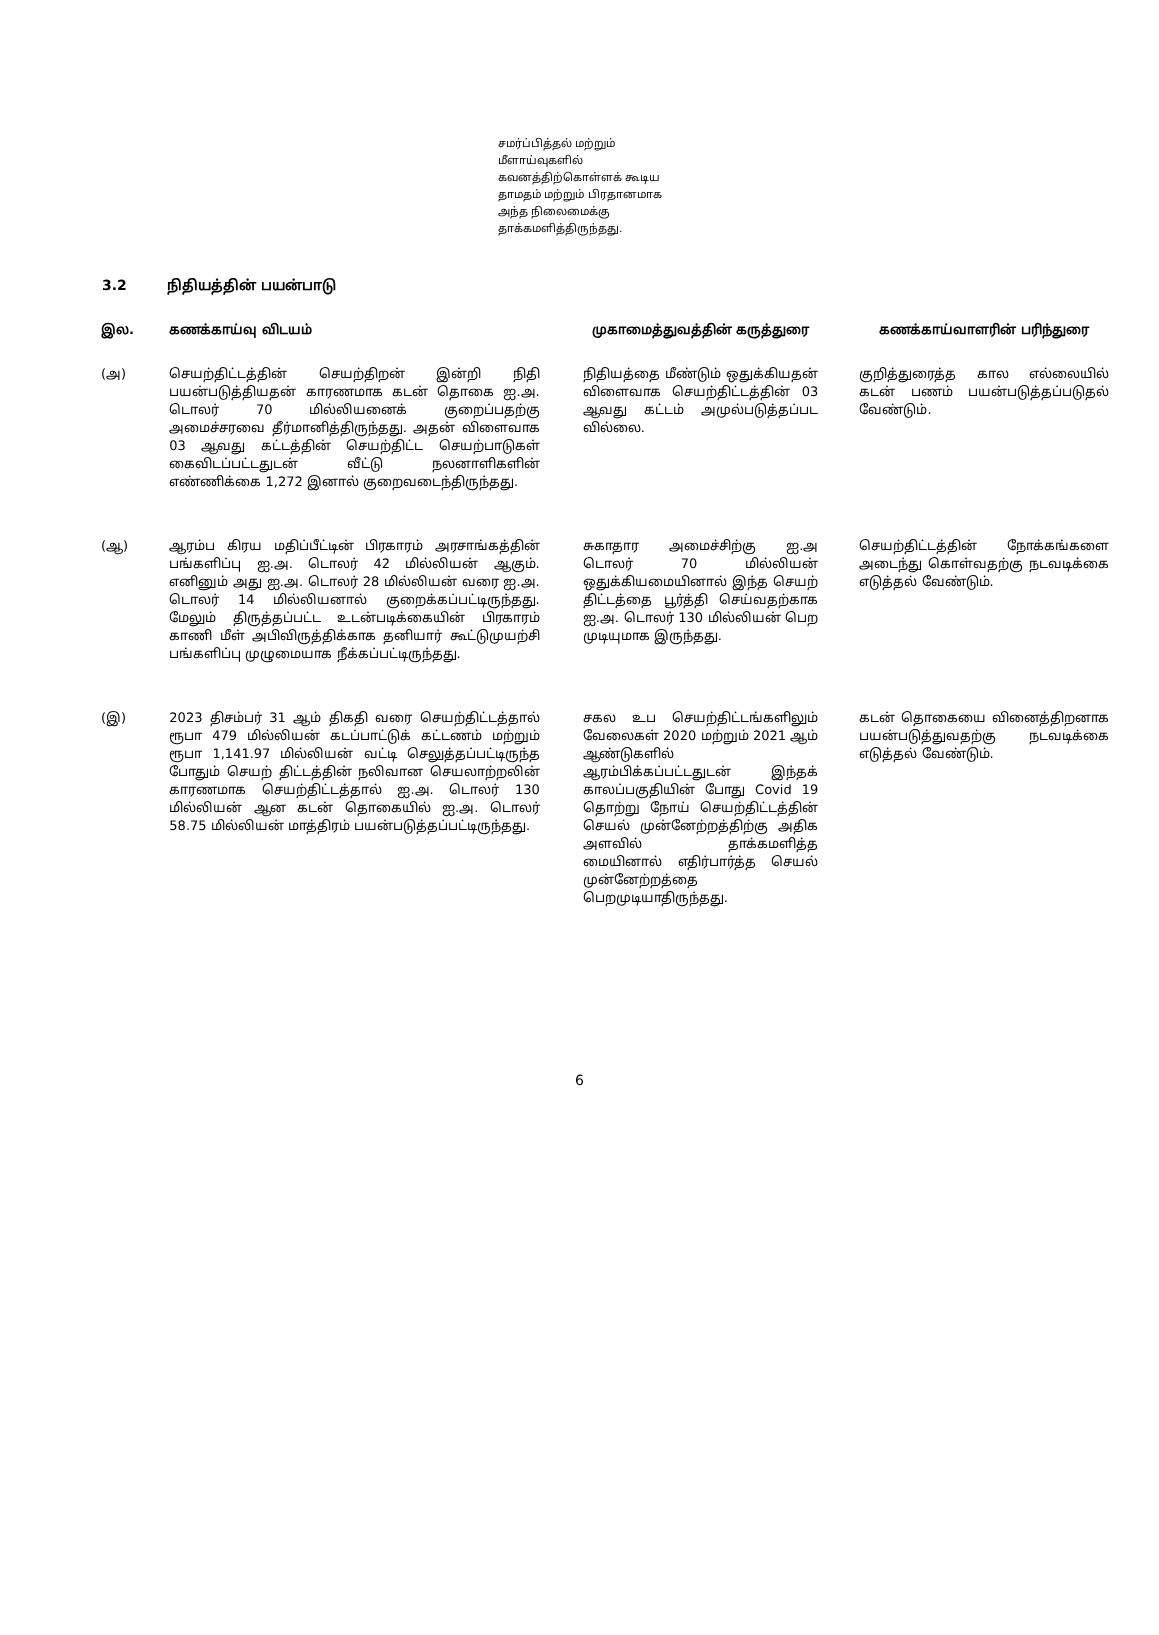சமர்ப்பித்தல் மற்றும் மீளாய்வுகளில் கவனத்திற்கொள்ளக் கூடிய தாமதம் மற்றும் பிரதானமாக அந்த நிலைமைக்கு தாக்கமளித்திருந்தது.
3.2 நிதியத்தின் பயன்பாடு
| இல. | கணக்காய்வு விடயம் | முகாமைத்துவத்தின் கருத்துரை | கணக்காய்வாளரின் பரிந்துரை |
| --- | --- | --- | --- |
| (அ) | செயற்திட்டத்தின் செயற்திறன் இன்றி நிதி பயன்படுத்தியதன் காரணமாக கடன் தொகை ஐ.அ. டொலர் 70 மில்லியனைக் குறைப்பதற்கு அமைச்சரவை தீர்மானித்திருந்தது. அதன் விளைவாக 03 ஆவது கட்டத்தின் செயற்திட்ட செயற்பாடுகள் கைவிடப்பட்டதுடன் வீட்டு நலனாளிகளின் எண்ணிக்கை 1,272 இனால் குறைவடைந்திருந்தது. | நிதியத்தை மீண்டும் ஒதுக்கியதன் விளைவாக செயற்திட்டத்தின் 03 ஆவது கட்டம் அமுல்படுத்தப்பட வில்லை. | குறித்துரைத்த கால எல்லையில் கடன் பணம் பயன்படுத்தப்படுதல் வேண்டும். |
| (ஆ) | ஆரம்ப கிரய மதிப்பீட்டின் பிரகாரம் அரசாங்கத்தின் பங்களிப்பு ஐ.அ. டொலர் 42 மில்லியன் ஆகும். எனினும் அது ஐ.அ. டொலர் 28 மில்லியன் வரை ஐ.அ. டொலர் 14 மில்லியனால் குறைக்கப்பட்டிருந்தது. மேலும் திருத்தப்பட்ட உடன்படிக்கையின் பிரகாரம் காணி மீள் அபிவிருத்திக்காக தனியார் கூட்டுமுயற்சி பங்களிப்பு முழுமையாக நீக்கப்பட்டிருந்தது. | சுகாதார அமைச்சிற்கு ஐ.அ டொலர் 70 மில்லியன் ஒதுக்கியமையினால் இந்த செயற் திட்டத்தை பூர்த்தி செய்வதற்காக ஐ.அ. டொலர் 130 மில்லியன் பெற முடியுமாக இருந்தது. | செயற்திட்டத்தின் நோக்கங்களை அடைந்து கொள்வதற்கு நடவடிக்கை எடுத்தல் வேண்டும். |
| (இ) | 2023 திசம்பர் 31 ஆம் திகதி வரை செயற்திட்டத்தால் ரூபா 479 மில்லியன் கடப்பாட்டுக் கட்டணம் மற்றும் ரூபா 1,141.97 மில்லியன் வட்டி செலுத்தப்பட்டிருந்த போதும் செயற் திட்டத்தின் நலிவான செயலாற்றலின் காரணமாக செயற்திட்டத்தால் ஐ.அ. டொலர் 130 மில்லியன் ஆன கடன் தொகையில் ஐ.அ. டொலர் 58.75 மில்லியன் மாத்திரம் பயன்படுத்தப்பட்டிருந்தது. | சகல உப செயற்திட்டங்களிலும் வேலைகள் 2020 மற்றும் 2021 ஆம் ஆண்டுகளில் ஆரம்பிக்கப்பட்டதுடன் இந்தக் காலப்பகுதியின் போது Covid 19 தொற்று நோய் செயற்திட்டத்தின் செயல் முன்னேற்றத்திற்கு அதிக அளவில் தாக்கமளித்த மையினால் எதிர்பார்த்த செயல் முன்னேற்றத்தை பெறமுடியாதிருந்தது. | கடன் தொகையை வினைத்திறனாக பயன்படுத்துவதற்கு நடவடிக்கை எடுத்தல் வேண்டும். |
6